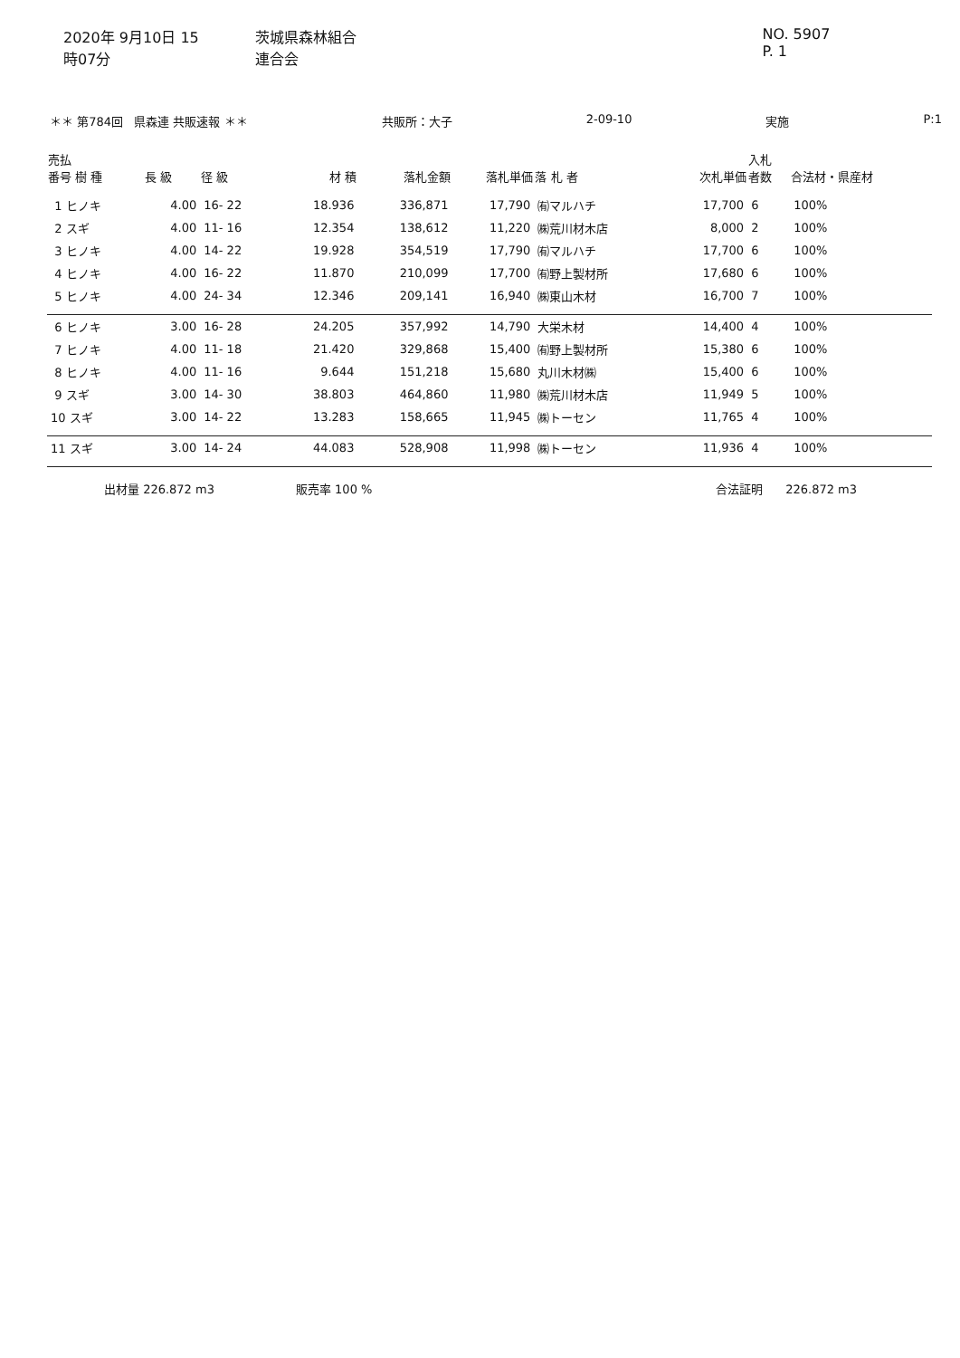2020年 9月10日 15時07分 茨城県森林組合連合会 NO. 5907 P. 1
＊＊ 第784回 県森連 共販速報 ＊＊ 共販所：大子 2-09-10 実施 P:1
| 売払 番号 樹 種 | 長 級 | 径 級 | 材 積 | 落札金額 | 落札単価 | 落 札 者 | 次札単価 | 入札 者数 | 合法材・県産材 |
| --- | --- | --- | --- | --- | --- | --- | --- | --- | --- |
| 1 ヒノキ | 4.00 | 16- 22 | 18.936 | 336,871 | 17,790 | ㈲マルハチ | 17,700 | 6 | 100% |
| 2 スギ | 4.00 | 11- 16 | 12.354 | 138,612 | 11,220 | ㈱荒川材木店 | 8,000 | 2 | 100% |
| 3 ヒノキ | 4.00 | 14- 22 | 19.928 | 354,519 | 17,790 | ㈲マルハチ | 17,700 | 6 | 100% |
| 4 ヒノキ | 4.00 | 16- 22 | 11.870 | 210,099 | 17,700 | ㈲野上製材所 | 17,680 | 6 | 100% |
| 5 ヒノキ | 4.00 | 24- 34 | 12.346 | 209,141 | 16,940 | ㈱東山木材 | 16,700 | 7 | 100% |
| 6 ヒノキ | 3.00 | 16- 28 | 24.205 | 357,992 | 14,790 | 大栄木材 | 14,400 | 4 | 100% |
| 7 ヒノキ | 4.00 | 11- 18 | 21.420 | 329,868 | 15,400 | ㈲野上製材所 | 15,380 | 6 | 100% |
| 8 ヒノキ | 4.00 | 11- 16 | 9.644 | 151,218 | 15,680 | 丸川木材㈱ | 15,400 | 6 | 100% |
| 9 スギ | 3.00 | 14- 30 | 38.803 | 464,860 | 11,980 | ㈱荒川材木店 | 11,949 | 5 | 100% |
| 10 スギ | 3.00 | 14- 22 | 13.283 | 158,665 | 11,945 | ㈱トーセン | 11,765 | 4 | 100% |
| 11 スギ | 3.00 | 14- 24 | 44.083 | 528,908 | 11,998 | ㈱トーセン | 11,936 | 4 | 100% |
出材量 226.872 m3 販売率 100 % 合法証明 226.872 m3